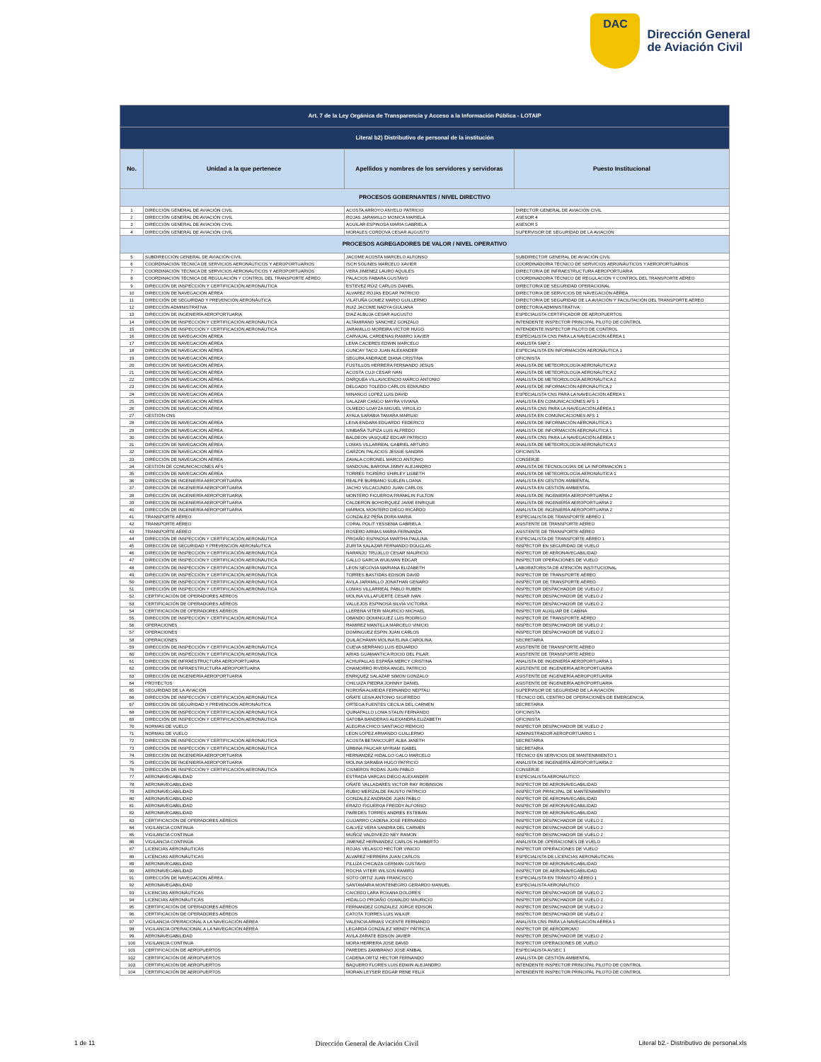DAC
Dirección General
de Aviación Civil
| Art. 7 de la Ley Orgánica de Transparencia y Acceso a la Información Pública - LOTAIP | | | |
| --- | --- | --- | --- |
| Literal b2) Distributivo de personal de la institución | | | |
| No. | Unidad a la que pertenece | Apellidos y nombres de los servidores y servidoras | Puesto Institucional |
| PROCESOS GOBERNANTES / NIVEL DIRECTIVO | | | |
| 1 | DIRECCIÓN GENERAL DE AVIACIÓN CIVIL | ACOSTA ARROYO ANYELO PATRICIO | DIRECTOR GENERAL DE AVIACIÓN CIVIL |
| 2 | DIRECCIÓN GENERAL DE AVIACIÓN CIVIL | ROJAS JARAMILLO MONICA MARIELA | ASESOR 4 |
| 3 | DIRECCIÓN GENERAL DE AVIACIÓN CIVIL | AGUILAR ESPINOSA MARIA GABRIELA | ASESOR 5 |
| 4 | DIRECCIÓN GENERAL DE AVIACIÓN CIVIL | MORALES CORDOVA CESAR AUGUSTO | SUPERVISOR DE SEGURIDAD DE LA AVIACIÓN |
| PROCESOS AGREGADORES DE VALOR / NIVEL OPERATIVO | | | |
| 5 | SUBDIRECCIÓN GENERAL DE AVIACIÓN CIVIL | JACOME ACOSTA MARCELO ALFONSO | SUBDIRECTOR GENERAL DE AVIACIÓN CIVIL |
| 6 | COORDINACIÓN TÉCNICA DE SERVICIOS AERONÁUTICOS Y AEROPORTUARIOS | ISCH SOLINES MARCELO XAVIER | COORDINADOR/A TÉCNICO DE SERVICIOS AERONÁUTICOS Y AEROPORTUARIOS |
| 7 | COORDINACIÓN TÉCNICA DE SERVICIOS AERONÁUTICOS Y AEROPORTUARIOS | VERA JIMENEZ LAURO AQUILES | DIRECTOR/A DE INFRAESTRUCTURA AEROPORTUARIA |
| 8 | COORDINACIÓN TÉCNICA DE REGULACIÓN Y CONTROL DEL TRANSPORTE AÉREO | PALACIOS FABARA GUSTAVO | COORDINADOR/A TÉCNICO DE REGULACIÓN Y CONTROL DEL TRANSPORTE AÉREO |
| 9 | DIRECCIÓN DE INSPECCIÓN Y CERTIFICACIÓN AERONÁUTICA | ESTEVEZ RUIZ CARLOS DANIEL | DIRECTOR/A DE SEGURIDAD OPERACIONAL |
| 10 | DIRECCIÓN DE NAVEGACIÓN AÉREA | ALVAREZ ROJAS EDGAR PATRICIO | DIRECTOR/A DE SERVICIOS DE NAVEGACIÓN AÉREA |
| 11 | DIRECCIÓN DE SEGURIDAD Y PREVENCIÓN AERONÁUTICA | VILATUÑA GOMEZ MARIO GUILLERMO | DIRECTOR/A DE SEGURIDAD DE LA AVIACIÓN Y FACILITACIÓN DEL TRANSPORTE AÉREO |
| 12 | DIRECCIÓN ADMINISTRATIVA | RUIZ JACOME NADYA GIULIANA | DIRECTOR/A ADMINISTRATIVA |
| 13 | DIRECCIÓN DE INGENIERÍA AEROPORTUARIA | DIAZ ALBUJA CESAR AUGUSTO | ESPECIALISTA CERTIFICADOR DE AEROPUERTOS |
| 14 | DIRECCIÓN DE INSPECCIÓN Y CERTIFICACIÓN AERONÁUTICA | ALTAMIRANO SANCHEZ GONZALO | INTENDENTE INSPECTOR PRINCIPAL PILOTO DE CONTROL |
| 15 | DIRECCIÓN DE INSPECCIÓN Y CERTIFICACIÓN AERONÁUTICA | JARAMILLO MOREIRA VICTOR HUGO | INTENDENTE INSPECTOR PILOTO DE CONTROL |
| 16 | DIRECCIÓN DE NAVEGACIÓN AÉREA | CARVAJAL CARDENAS RAMIRO XAVIER | ESPECIALISTA CNS PARA LA NAVEGACIÓN AÉREA 1 |
| 17 | DIRECCIÓN DE NAVEGACIÓN AÉREA | LEMA CACERES EDWIN MARCELO | ANALISTA SAR 2 |
| 18 | DIRECCIÓN DE NAVEGACIÓN AÉREA | GUNCAY TACO JUAN ALEXANDER | ESPECIALISTA EN INFORMACIÓN AERONÁUTICA 1 |
| 19 | DIRECCIÓN DE NAVEGACIÓN AÉREA | SEGURA ANDRADE DIANA CRISTINA | OFICINISTA |
| 20 | DIRECCIÓN DE NAVEGACIÓN AÉREA | FUSTILLOS HERRERA FERNANDO JESUS | ANALISTA DE METEOROLOGÍA AERONÁUTICA 2 |
| 21 | DIRECCIÓN DE NAVEGACIÓN AÉREA | ACOSTA CUJI CESAR IVAN | ANALISTA DE METEOROLOGÍA AERONÁUTICA 2 |
| 22 | DIRECCIÓN DE NAVEGACIÓN AÉREA | DARQUEA VILLAVICENCIO MARCO ANTONIO | ANALISTA DE METEOROLOGÍA AERONÁUTICA 2 |
| 23 | DIRECCIÓN DE NAVEGACIÓN AÉREA | DELGADO TOLEDO CARLOS EDMUNDO | ANALISTA DE INFORMACIÓN AERONÁUTICA 2 |
| 24 | DIRECCIÓN DE NAVEGACIÓN AÉREA | MINANGO LOPEZ LUIS DAVID | ESPECIALISTA CNS PARA LA NAVEGACIÓN AÉREA 1 |
| 25 | DIRECCIÓN DE NAVEGACIÓN AÉREA | SALAZAR CANGO MAYRA VIVIANA | ANALISTA EN COMUNICACIONES AFS 1 |
| 26 | DIRECCIÓN DE NAVEGACIÓN AÉREA | OLMEDO LOAYZA MIGUEL VIRGILIO | ANALISTA CNS PARA LA NAVEGACIÓN AÉREA 1 |
| 27 | GESTIÓN CNS | AYALA SARABIA TAMARA MARIUXI | ANALISTA EN COMUNICACIONES AFS 1 |
| 28 | DIRECCIÓN DE NAVEGACIÓN AÉREA | LEIVA ENDARA EDUARDO FEDERICO | ANALISTA DE INFORMACIÓN AERONÁUTICA 1 |
| 29 | DIRECCIÓN DE NAVEGACIÓN AÉREA | SIMBAÑA TUPIZA LUIS ALFREDO | ANALISTA DE INFORMACIÓN AERONÁUTICA 1 |
| 30 | DIRECCIÓN DE NAVEGACIÓN AÉREA | BALDEON VASQUEZ EDGAR PATRICIO | ANALISTA CNS PARA LA NAVEGACIÓN AÉREA 1 |
| 31 | DIRECCIÓN DE NAVEGACIÓN AÉREA | LOMAS VILLARREAL GABRIEL ARTURO | ANALISTA DE METEOROLOGÍA AERONÁUTICA 1 |
| 32 | DIRECCIÓN DE NAVEGACIÓN AÉREA | GARZON PALACIOS JESSIE SANDRA | OFICINISTA |
| 33 | DIRECCIÓN DE NAVEGACIÓN AÉREA | ZAVALA CORONEL MARCO ANTONIO | CONSERJE |
| 34 | GESTIÓN DE COMUNICACIONES AFS | SANDOVAL BARONA JIMMY ALEJANDRO | ANALISTA DE TECNOLOGÍAS DE LA INFORMACIÓN 1 |
| 35 | DIRECCIÓN DE NAVEGACIÓN AÉREA | TORRES TIGRERO SHIRLEY LISBETH | ANALISTA DE METEOROLOGÍA AERONÁUTICA 1 |
| 36 | DIRECCIÓN DE INGENIERÍA AEROPORTUARIA | REALPE BURBANO SUELEN LOANA | ANALISTA EN GESTIÓN AMBIENTAL |
| 37 | DIRECCIÓN DE INGENIERÍA AEROPORTUARIA | JACHO VILCACUNDO JUAN CARLOS | ANALISTA EN GESTIÓN AMBIENTAL |
| 38 | DIRECCIÓN DE INGENIERÍA AEROPORTUARIA | MONTERO FIGUEROA FRANKLIN FULTON | ANALISTA DE INGENIERÍA AEROPORTUARIA 2 |
| 39 | DIRECCIÓN DE INGENIERÍA AEROPORTUARIA | CALDERON BOHORQUEZ JAIME ENRIQUE | ANALISTA DE INGENIERÍA AEROPORTUARIA 2 |
| 40 | DIRECCIÓN DE INGENIERÍA AEROPORTUARIA | MARMOL MONTERO DIEGO RICARDO | ANALISTA DE INGENIERÍA AEROPORTUARIA 2 |
| 41 | TRANSPORTE AÉREO | GONZALEZ PEÑA DORA MARIA | ESPECIALISTA DE TRANSPORTE AÉREO 1 |
| 42 | TRANSPORTE AÉREO | CORAL POLIT YESSENIA GABRIELA | ASISTENTE DE TRANSPORTE AÉREO |
| 43 | TRANSPORTE AÉREO | ROSERO ARMAS MARIA FERNANDA | ASISTENTE DE TRANSPORTE AÉREO |
| 44 | DIRECCIÓN DE INSPECCIÓN Y CERTIFICACIÓN AERONÁUTICA | PROAÑO ESPINOSA MARTHA PAULINA | ESPECIALISTA DE TRANSPORTE AÉREO 1 |
| 45 | DIRECCIÓN DE SEGURIDAD Y PREVENCIÓN AERONÁUTICA | ZURITA SALAZAR FERNANDO DOUGLAS | INSPECTOR EN SEGURIDAD DE VUELO |
| 46 | DIRECCIÓN DE INSPECCIÓN Y CERTIFICACIÓN AERONÁUTICA | NARANJO TRUJILLO CESAR MAURICIO | INSPECTOR DE AERONAVEGABILIDAD |
| 47 | DIRECCIÓN DE INSPECCIÓN Y CERTIFICACIÓN AERONÁUTICA | GALLO GARCIA WUILMAN EDGAR | INSPECTOR OPERACIONES DE VUELO |
| 48 | DIRECCIÓN DE INSPECCIÓN Y CERTIFICACIÓN AERONÁUTICA | LEON SEGOVIA MARIANA ELIZABETH | LABORATORISTA DE ATENCIÓN INSTITUCIONAL |
| 49 | DIRECCIÓN DE INSPECCIÓN Y CERTIFICACIÓN AERONÁUTICA | TORRES BASTIDAS EDISON DAVID | INSPECTOR DE TRANSPORTE AÉREO |
| 50 | DIRECCIÓN DE INSPECCIÓN Y CERTIFICACIÓN AERONÁUTICA | AVILA JARAMILLO JONATHAN GENARO | INSPECTOR DE TRANSPORTE AÉREO |
| 51 | DIRECCIÓN DE INSPECCIÓN Y CERTIFICACIÓN AERONÁUTICA | LOMAS VILLARREAL PABLO RUBEN | INSPECTOR DESPACHADOR DE VUELO 2 |
| 52 | CERTIFICACIÓN DE OPERADORES AÉREOS | MOLINA VILLAFUERTE CESAR IVAN | INSPECTOR DESPACHADOR DE VUELO 2 |
| 53 | CERTIFICACIÓN DE OPERADORES AÉREOS | VALLEJOS ESPINOSA SILVIA VICTORIA | INSPECTOR DESPACHADOR DE VUELO 2 |
| 54 | CERTIFICACIÓN DE OPERADORES AÉREOS | LLERENA VITERI MAURICIO MICHAEL | INSPECTOR AUXILIAR DE CABINA |
| 55 | DIRECCIÓN DE INSPECCIÓN Y CERTIFICACIÓN AERONÁUTICA | OBANDO DOMINGUEZ LUIS RODRIGO | INSPECTOR DE TRANSPORTE AÉREO |
| 56 | OPERACIONES | RAMIREZ MANTILLA MARCELO VINICIO | INSPECTOR DESPACHADOR DE VUELO 2 |
| 57 | OPERACIONES | DOMINGUEZ ESPIN JUAN CARLOS | INSPECTOR DESPACHADOR DE VUELO 2 |
| 58 | OPERACIONES | QUILACHAMIN MOLINA ELINA CAROLINA | SECRETARIA |
| 59 | DIRECCIÓN DE INSPECCIÓN Y CERTIFICACIÓN AERONÁUTICA | CUEVA SERRANO LUIS EDUARDO | ASISTENTE DE TRANSPORTE AÉREO |
| 60 | DIRECCIÓN DE INSPECCIÓN Y CERTIFICACIÓN AERONÁUTICA | ARIAS GUAMANTICA ROCIO DEL PILAR | ASISTENTE DE TRANSPORTE AÉREO |
| 61 | DIRECCIÓN DE INFRAESTRUCTURA AEROPORTUARIA | ACHUPALLAS ESPAÑA MERCY CRISTINA | ANALISTA DE INGENIERÍA AEROPORTUARIA 1 |
| 62 | DIRECCIÓN DE INFRAESTRUCTURA AEROPORTUARIA | CHAMORRO RIVERA ANGEL PATRICIO | ASISTENTE DE INGENIERÍA AEROPORTUARIA |
| 63 | DIRECCIÓN DE INGENIERÍA AEROPORTUARIA | ENRIQUEZ SALAZAR SIMON GONZALO | ASISTENTE DE INGENIERÍA AEROPORTUARIA |
| 64 | PROYECTOS | CHILUIZA PIEDRA JOHNNY DANIEL | ASISTENTE DE INGENIERÍA AEROPORTUARIA |
| 65 | SEGURIDAD DE LA AVIACIÓN | NOROÑA ALMEIDA FERNANDO NEPTALI | SUPERVISOR DE SEGURIDAD DE LA AVIACIÓN |
| 66 | DIRECCIÓN DE INSPECCIÓN Y CERTIFICACIÓN AERONÁUTICA | OÑATE LEIVA ANTONIO SIGIFREDO | TÉCNICO DEL CENTRO DE OPERACIONES DE EMERGENCIA |
| 67 | DIRECCIÓN DE SEGURIDAD Y PREVENCIÓN AERONÁUTICA | ORTEGA FUENTES CECILIA DEL CARMEN | SECRETARIA |
| 68 | DIRECCIÓN DE INSPECCIÓN Y CERTIFICACIÓN AERONÁUTICA | QUINAPALLO LOMA STALIN FERNANDO | OFICINISTA |
| 69 | DIRECCIÓN DE INSPECCIÓN Y CERTIFICACIÓN AERONÁUTICA | SATOBA BANDERAS ALEXANDRA ELIZABETH | OFICINISTA |
| 70 | NORMAS DE VUELO | ALEGRIA CHICO SANTIAGO REMIGIO | INSPECTOR DESPACHADOR DE VUELO 2 |
| 71 | NORMAS DE VUELO | LEON LOPEZ ARMANDO GUILLERMO | ADMINISTRADOR AEROPORTUARIO 1 |
| 72 | DIRECCIÓN DE INSPECCIÓN Y CERTIFICACIÓN AERONÁUTICA | ACOSTA BETANCOURT ALBA JANETH | SECRETARIA |
| 73 | DIRECCIÓN DE INSPECCIÓN Y CERTIFICACIÓN AERONÁUTICA | URBINA PAUCAR MYRIAM ISABEL | SECRETARIA |
| 74 | DIRECCIÓN DE INGENIERÍA AEROPORTUARIA | HERNANDEZ HIDALGO GALO MARCELO | TÉCNICO EN SERVICIOS DE MANTENIMIENTO 1 |
| 75 | DIRECCIÓN DE INGENIERÍA AEROPORTUARIA | MOLINA SARABIA HUGO PATRICIO | ANALISTA DE INGENIERÍA AEROPORTUARIA 2 |
| 76 | DIRECCIÓN DE INSPECCIÓN Y CERTIFICACIÓN AERONÁUTICA | CISNEROS RODAS JUAN PABLO | CONSERJE |
| 77 | AERONAVEGABILIDAD | ESTRADA VARGAS DIEGO ALEXANDER | ESPECIALISTA AERONÁUTICO |
| 78 | AERONAVEGABILIDAD | OÑATE VALLADARES VICTOR RAY ROBINSON | INSPECTOR DE AERONAVEGABILIDAD |
| 79 | AERONAVEGABILIDAD | RUBIO MERIZALDE FAUSTO PATRICIO | INSPECTOR PRINCIPAL DE MANTENIMIENTO |
| 80 | AERONAVEGABILIDAD | GONZALEZ ANDRADE JUAN PABLO | INSPECTOR DE AERONAVEGABILIDAD |
| 81 | AERONAVEGABILIDAD | ERAZO FIGUEROA FREDDY ALFONSO | INSPECTOR DE AERONAVEGABILIDAD |
| 82 | AERONAVEGABILIDAD | PAREDES TORRES ANDRES ESTEBAN | INSPECTOR DE AERONAVEGABILIDAD |
| 83 | CERTIFICACIÓN DE OPERADORES AÉREOS | GUIJARRO CADENA JOSE FERNANDO | INSPECTOR DESPACHADOR DE VUELO 2 |
| 84 | VIGILANCIA CONTINUA | GALVEZ VERA SANDRA DEL CARMEN | INSPECTOR DESPACHADOR DE VUELO 2 |
| 85 | VIGILANCIA CONTINUA | MUÑOZ VALDIVIEZO NEY RAMON | INSPECTOR DESPACHADOR DE VUELO 2 |
| 86 | VIGILANCIA CONTINUA | JIMENEZ HERNANDEZ CARLOS HUMBERTO | ANALISTA DE OPERACIONES DE VUELO |
| 87 | LICENCIAS AERONÁUTICAS | ROJAS VELASCO HECTOR VINICIO | INSPECTOR OPERACIONES DE VUELO |
| 88 | LICENCIAS AERONÁUTICAS | ALVAREZ HERRERA JUAN CARLOS | ESPECIALISTA DE LICENCIAS AERONÁUTICAS |
| 89 | AERONAVEGABILIDAD | PILLIZA CHICAIZA GERMAN GUSTAVO | INSPECTOR DE AERONAVEGABILIDAD |
| 90 | AERONAVEGABILIDAD | ROCHA VITERI WILSON RAMIRO | INSPECTOR DE AERONAVEGABILIDAD |
| 91 | DIRECCIÓN DE NAVEGACIÓN AÉREA | SOTO ORTIZ JUAN FRANCISCO | ESPECIALISTA EN TRÁNSITO AÉREO 1 |
| 92 | AERONAVEGABILIDAD | SANTAMARIA MONTENEGRO GERARDO MANUEL | ESPECIALISTA AERONÁUTICO |
| 93 | LICENCIAS AERONÁUTICAS | CAICEDO LARA ROXANA DOLORES | INSPECTOR DESPACHADOR DE VUELO 2 |
| 94 | LICENCIAS AERONÁUTICAS | HIDALGO PROAÑO OSWALDO MAURICIO | INSPECTOR DESPACHADOR DE VUELO 2 |
| 95 | CERTIFICACIÓN DE OPERADORES AÉREOS | FERNANDEZ GONZALEZ JORGE EDISON | INSPECTOR DESPACHADOR DE VUELO 2 |
| 96 | CERTIFICACIÓN DE OPERADORES AÉREOS | CATOTA TORRES LUIS WILKIR | INSPECTOR DESPACHADOR DE VUELO 2 |
| 97 | VIGILANCIA OPERACIONAL A LA NAVEGACIÓN AÉREA | VALENCIA ARMAS VICENTE FERNANDO | ANALISTA CNS PARA LA NAVEGACIÓN AÉREA 1 |
| 98 | VIGILANCIA OPERACIONAL A LA NAVEGACIÓN AÉREA | LEGARDA GONZALEZ WENDY PATRICIA | INSPECTOR DE AERÓDROMO |
| 99 | AERONAVEGABILIDAD | AVILA ZARATE EDISON JAVIER | INSPECTOR DESPACHADOR DE VUELO 2 |
| 100 | VIGILANCIA CONTINUA | MORA HERRERA JOSE DAVID | INSPECTOR OPERACIONES DE VUELO |
| 101 | CERTIFICACIÓN DE AEROPUERTOS | PAREDES ZAMBRANO JOSE ANIBAL | ESPECIALISTA AVSEC 1 |
| 102 | CERTIFICACIÓN DE AEROPUERTOS | CADENA ORTIZ HECTOR FERNANDO | ANALISTA DE GESTIÓN AMBIENTAL |
| 103 | CERTIFICACIÓN DE AEROPUERTOS | BAQUERO FLORES LUIS EDWIN ALEJANDRO | INTENDENTE INSPECTOR PRINCIPAL PILOTO DE CONTROL |
| 104 | CERTIFICACIÓN DE AEROPUERTOS | MORAN LEYSER EDGAR RENE FELIX | INTENDENTE INSPECTOR PRINCIPAL PILOTO DE CONTROL |
1 de 11 Dirección General de Aviación Civil Literal b2.- Distributivo de personal.xls